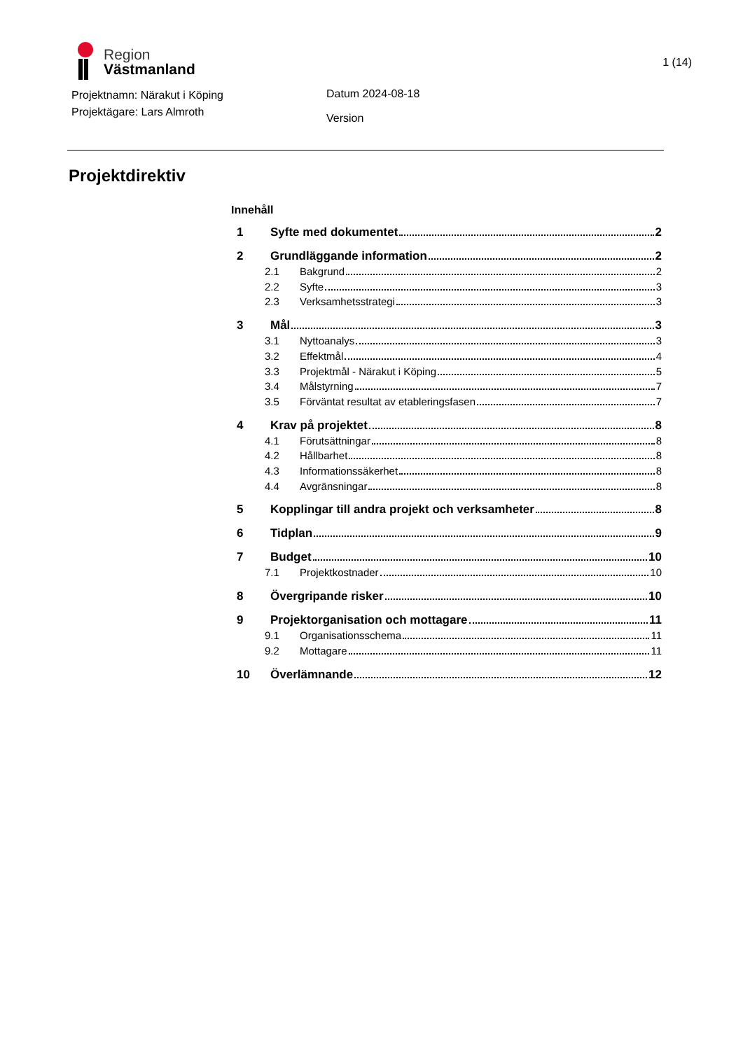Region
Västmanland
1 (14)
Projektnamn: Närakut i Köping
Projektägare: Lars Almroth
Datum 2024-08-18
Version
Projektdirektiv
Innehåll
1 Syfte med dokumentet 2
2 Grundläggande information 2
2.1 Bakgrund 2
2.2 Syfte 3
2.3 Verksamhetsstrategi 3
3 Mål 3
3.1 Nyttoanalys 3
3.2 Effektmål 4
3.3 Projektmål - Närakut i Köping 5
3.4 Målstyrning 7
3.5 Förväntat resultat av etableringsfasen 7
4 Krav på projektet 8
4.1 Förutsättningar 8
4.2 Hållbarhet 8
4.3 Informationssäkerhet 8
4.4 Avgränsningar 8
5 Kopplingar till andra projekt och verksamheter 8
6 Tidplan 9
7 Budget 10
7.1 Projektkostnader 10
8 Övergripande risker 10
9 Projektorganisation och mottagare 11
9.1 Organisationsschema 11
9.2 Mottagare 11
10 Överlämnande 12